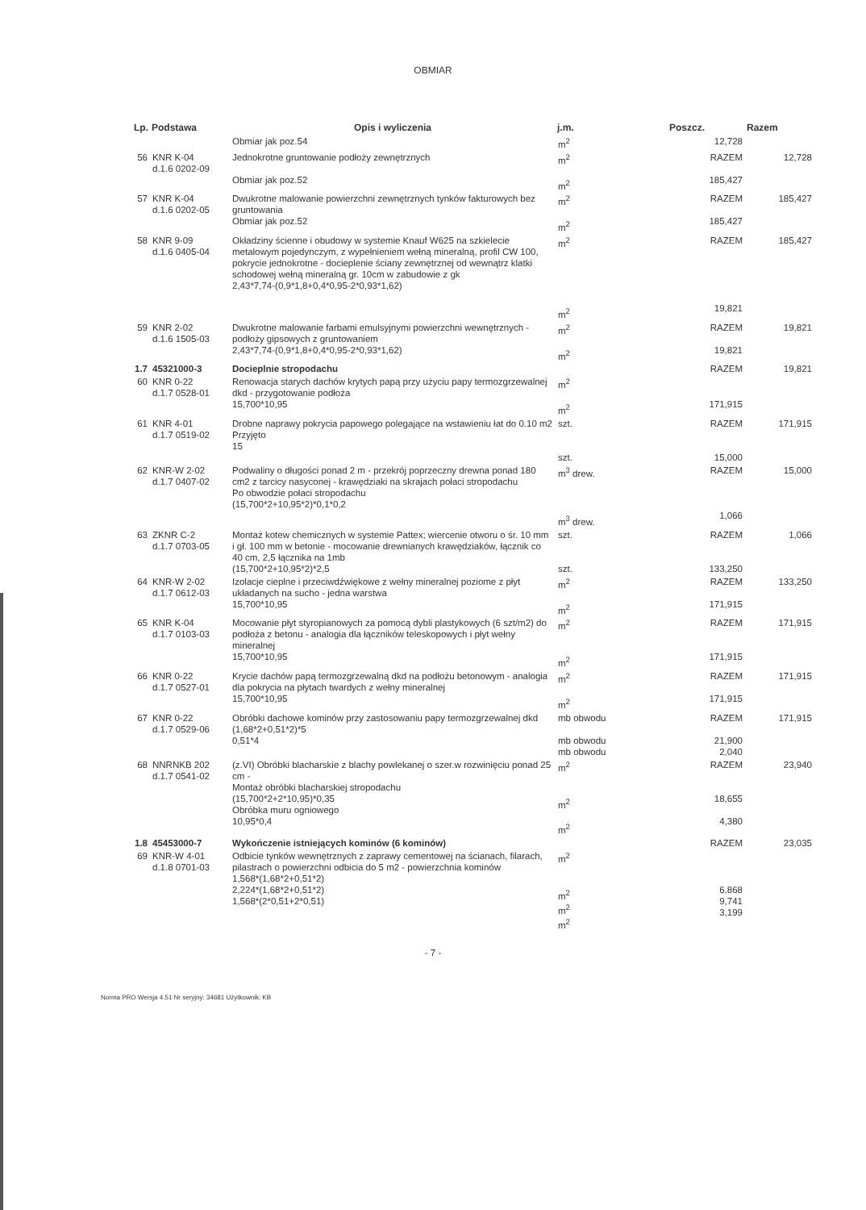OBMIAR
| Lp. | Podstawa | Opis i wyliczenia | j.m. | Poszcz. | Razem |
| --- | --- | --- | --- | --- | --- |
| | | Obmiar jak poz.54 | m<sup>2</sup> | 12,728 | |
| 56 | KNR K-04 d.1.6 0202-09 | Jednokrotne gruntowanie podłoży zewnętrznych Obmiar jak poz.52 | m<sup>2</sup> m<sup>2</sup> | RAZEM 185,427 | 12,728 |
| 57 | KNR K-04 d.1.6 0202-05 | Dwukrotne malowanie powierzchni zewnętrznych tynków fakturowych bez gruntowania Obmiar jak poz.52 | m<sup>2</sup> m<sup>2</sup> | RAZEM 185,427 | 185,427 |
| 58 | KNR 9-09 d.1.6 0405-04 | Okładziny ścienne i obudowy w systemie Knauf W625 na szkielecie metalowym pojedynczym, z wypełnieniem wełną mineralną, profil CW 100, pokrycie jednokrotne - docieplenie ściany zewnętrznej od wewnątrz klatki schodowej wełną mineralną gr. 10cm w zabudowie z gk 2,43*7,74-(0,9*1,8+0,4*0,95-2*0,93*1,62) | m<sup>2</sup> m<sup>2</sup> | RAZEM 19,821 | 185,427 |
| 59 | KNR 2-02 d.1.6 1505-03 | Dwukrotne malowanie farbami emulsyjnymi powierzchni wewnętrznych - podłoży gipsowych z gruntowaniem 2,43*7,74-(0,9*1,8+0,4*0,95-2*0,93*1,62) | m<sup>2</sup> m<sup>2</sup> | RAZEM 19,821 | 19,821 |
| 1.7 | 45321000-3 | Docieplnie stropodachu | | RAZEM | 19,821 |
| 60 | KNR 0-22 d.1.7 0528-01 | Renowacja starych dachów krytych papą przy użyciu papy termozgrzewalnej dkd - przygotowanie podłoża 15,700*10,95 | m<sup>2</sup> m<sup>2</sup> | 171,915 | |
| 61 | KNR 4-01 d.1.7 0519-02 | Drobne naprawy pokrycia papowego polegające na wstawieniu łat do 0.10 m2 Przyjęto 15 | szt. szt. | RAZEM 15,000 | 171,915 |
| 62 | KNR-W 2-02 d.1.7 0407-02 | Podwaliny o długości ponad 2 m - przekrój poprzeczny drewna ponad 180 cm2 z tarcicy nasyconej - krawędziaki na skrajach połaci stropodachu Po obwodzie połaci stropodachu (15,700*2+10,95*2)*0,1*0,2 | m<sup>3</sup> drew. m<sup>3</sup> drew. | RAZEM 1,066 | 15,000 |
| 63 | ZKNR C-2 d.1.7 0703-05 | Montaż kotew chemicznych w systemie Pattex; wiercenie otworu o śr. 10 mm i gł. 100 mm w betonie - mocowanie drewnianych krawędziaków, łącznik co 40 cm, 2,5 łącznika na 1mb (15,700*2+10,95*2)*2,5 | szt. szt. | RAZEM 133,250 | 1,066 |
| 64 | KNR-W 2-02 d.1.7 0612-03 | Izolacje cieplne i przeciwdźwiękowe z wełny mineralnej poziome z płyt układanych na sucho - jedna warstwa 15,700*10,95 | m<sup>2</sup> m<sup>2</sup> | RAZEM 171,915 | 133,250 |
| 65 | KNR K-04 d.1.7 0103-03 | Mocowanie płyt styropianowych za pomocą dybli plastykowych (6 szt/m2) do podłoża z betonu - analogia dla łączników teleskopowych i płyt wełny mineralnej 15,700*10,95 | m<sup>2</sup> m<sup>2</sup> | RAZEM 171,915 | 171,915 |
| 66 | KNR 0-22 d.1.7 0527-01 | Krycie dachów papą termozgrzewalną dkd na podłożu betonowym - analogia dla pokrycia na płytach twardych z wełny mineralnej 15,700*10,95 | m<sup>2</sup> m<sup>2</sup> | RAZEM 171,915 | 171,915 |
| 67 | KNR 0-22 d.1.7 0529-06 | Obróbki dachowe kominów przy zastosowaniu papy termozgrzewalnej dkd (1,68*2+0,51*2)*5 0,51*4 | mb obwodu mb obwodu mb obwodu | RAZEM 21,900 2,040 | 171,915 |
| 68 | NNRNKB 202 d.1.7 0541-02 | (z.VI) Obróbki blacharskie z blachy powlekanej o szer.w rozwinięciu ponad 25 cm - Montaż obróbki blacharskiej stropodachu (15,700*2+2*10,95)*0,35 Obróbka muru ogniowego 10,95*0,4 | m<sup>2</sup> m<sup>2</sup> m<sup>2</sup> | RAZEM 18,655 4,380 | 23,940 |
| 1.8 | 45453000-7 | Wykończenie istniejących kominów (6 kominów) | | RAZEM | 23,035 |
| 69 | KNR-W 4-01 d.1.8 0701-03 | Odbicie tynków wewnętrznych z zaprawy cementowej na ścianach, filarach, pilastrach o powierzchni odbicia do 5 m2 - powierzchnia kominów 1,568*(1,68*2+0,51*2) 2,224*(1,68*2+0,51*2) 1,568*(2*0,51+2*0,51) | m<sup>2</sup> m<sup>2</sup> m<sup>2</sup> m<sup>2</sup> | 6,868 9,741 3,199 | |
- 7 -
Norma PRO Wersja 4.51 Nr seryjny: 34681 Użytkownik: KB